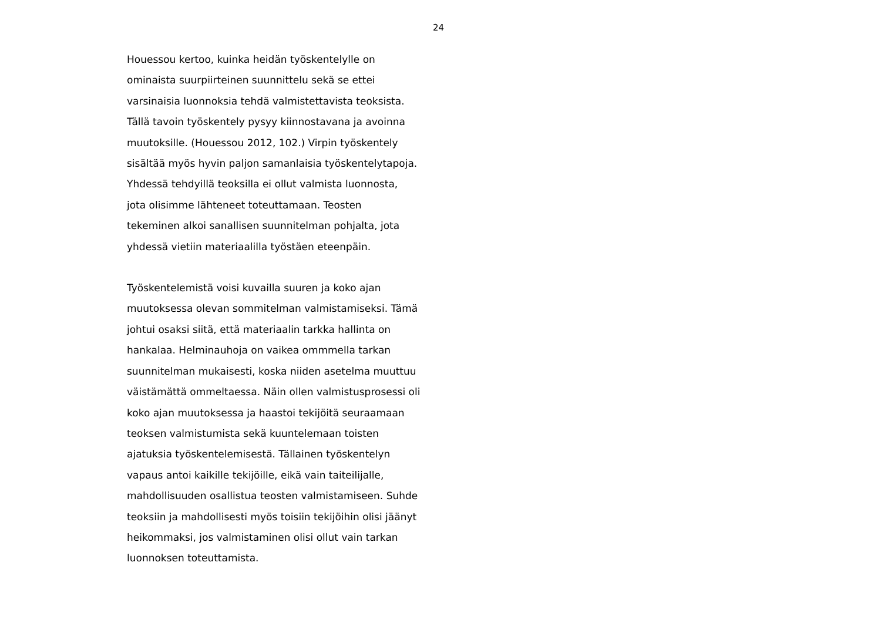24
Houessou kertoo, kuinka heidän työskentelylle on
ominaista suurpiirteinen suunnittelu sekä se ettei
varsinaisia luonnoksia tehdä valmistettavista teoksista.
Tällä tavoin työskentely pysyy kiinnostavana ja avoinna
muutoksille. (Houessou 2012, 102.) Virpin työskentely
sisältää myös hyvin paljon samanlaisia työskentelytapoja.
Yhdessä tehdyillä teoksilla ei ollut valmista luonnosta,
jota olisimme lähteneet toteuttamaan. Teosten
tekeminen alkoi sanallisen suunnitelman pohjalta, jota
yhdessä vietiin materiaalilla työstäen eteenpäin.
Työskentelemistä voisi kuvailla suuren ja koko ajan
muutoksessa olevan sommitelman valmistamiseksi. Tämä
johtui osaksi siitä, että materiaalin tarkka hallinta on
hankalaa. Helminauhoja on vaikea ommmella tarkan
suunnitelman mukaisesti, koska niiden asetelma muuttuu
väistämättä ommeltaessa. Näin ollen valmistusprosessi oli
koko ajan muutoksessa ja haastoi tekijöitä seuraamaan
teoksen valmistumista sekä kuuntelemaan toisten
ajatuksia työskentelemisestä. Tällainen työskentelyn
vapaus antoi kaikille tekijöille, eikä vain taiteilijalle,
mahdollisuuden osallistua teosten valmistamiseen. Suhde
teoksiin ja mahdollisesti myös toisiin tekijöihin olisi jäänyt
heikommaksi, jos valmistaminen olisi ollut vain tarkan
luonnoksen toteuttamista.